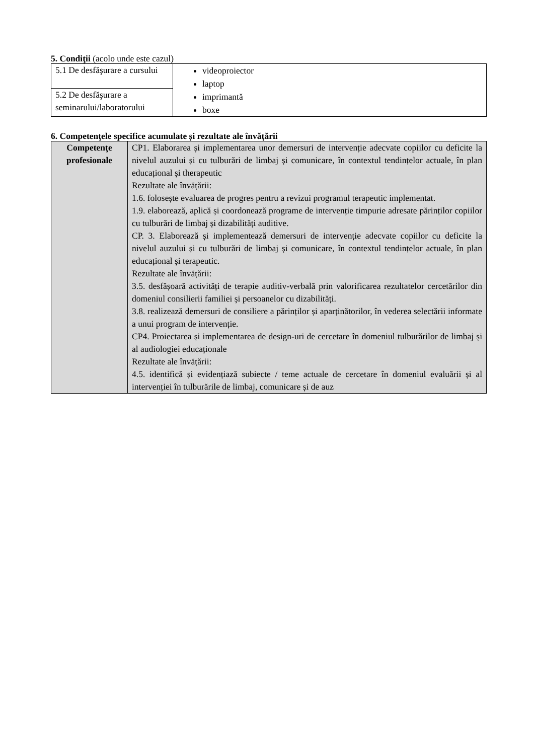5. Condiţii (acolo unde este cazul)
| 5.1 De desfăşurare a cursului | videoproiector laptop imprimantă boxe |
| 5.2 De desfăşurare a seminarului/laboratorului | |
6. Competenţele specifice acumulate și rezultate ale învățării
| Competenţe profesionale | CP1. Elaborarea și implementarea unor demersuri de intervenție adecvate copiilor cu deficite la nivelul auzului și cu tulburări de limbaj și comunicare, în contextul tendințelor actuale, în plan educațional și therapeutic Rezultate ale învățării: 1.6. folosește evaluarea de progres pentru a revizui programul terapeutic implementat. 1.9. elaborează, aplică și coordonează programe de intervenție timpurie adresate părinților copiilor cu tulburări de limbaj și dizabilități auditive. CP. 3. Elaborează și implementează demersuri de intervenție adecvate copiilor cu deficite la nivelul auzului și cu tulburări de limbaj și comunicare, în contextul tendințelor actuale, în plan educațional și terapeutic. Rezultate ale învățării: 3.5. desfășoară activități de terapie auditiv-verbală prin valorificarea rezultatelor cercetărilor din domeniul consilierii familiei și persoanelor cu dizabilități. 3.8. realizează demersuri de consiliere a părinților și aparținătorilor, în vederea selectării informate a unui program de intervenție. CP4. Proiectarea și implementarea de design-uri de cercetare în domeniul tulburărilor de limbaj și al audiologiei educaționale Rezultate ale învățării: 4.5. identifică și evidențiază subiecte / teme actuale de cercetare în domeniul evaluării și al intervenției în tulburările de limbaj, comunicare și de auz |